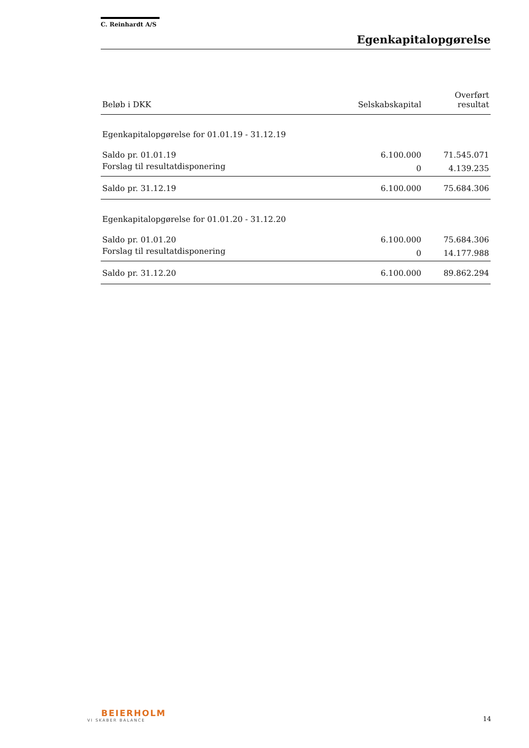C. Reinhardt A/S
Egenkapitalopgørelse
| Beløb i DKK | Selskabskapital | Overført resultat |
| --- | --- | --- |
| Egenkapitalopgørelse for 01.01.19 - 31.12.19 | | |
| Saldo pr. 01.01.19 | 6.100.000 | 71.545.071 |
| Forslag til resultatdisponering | 0 | 4.139.235 |
| Saldo pr. 31.12.19 | 6.100.000 | 75.684.306 |
| Egenkapitalopgørelse for 01.01.20 - 31.12.20 | | |
| Saldo pr. 01.01.20 | 6.100.000 | 75.684.306 |
| Forslag til resultatdisponering | 0 | 14.177.988 |
| Saldo pr. 31.12.20 | 6.100.000 | 89.862.294 |
BEIERHOLM
VI SKABER BALANCE
14